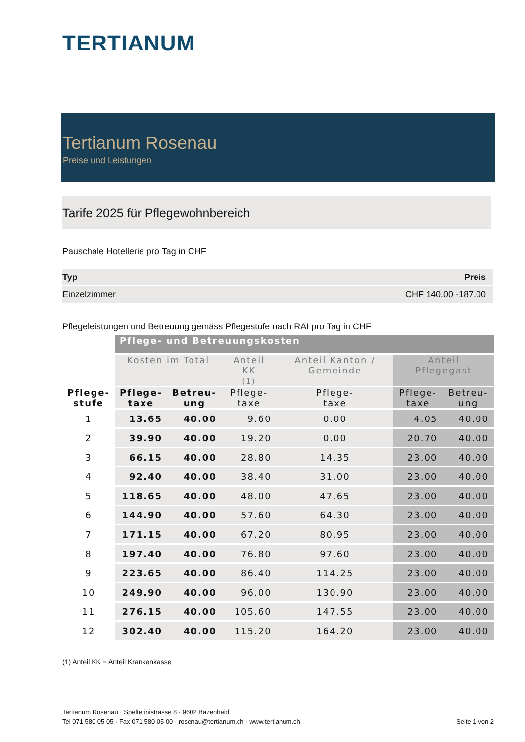TERTIANUM
Tertianum Rosenau
Preise und Leistungen
Tarife 2025 für Pflegewohnbereich
Pauschale Hotellerie pro Tag in CHF
| Typ | Preis |
| --- | --- |
| Einzelzimmer | CHF 140.00 -187.00 |
Pflegeleistungen und Betreuung gemäss Pflegestufe nach RAI pro Tag in CHF
| | Pflege- und Betreuungskosten | | | | | |
| --- | --- | --- | --- | --- | --- | --- |
| | Kosten im Total | | Anteil KK (1) | Anteil Kanton / Gemeinde | Anteil Pflegegast | |
| Pflege- stufe | Pflege- taxe | Betreu- ung | Pflege- taxe | Pflege- taxe | Pflege- taxe | Betreu- ung |
| 1 | 13.65 | 40.00 | 9.60 | 0.00 | 4.05 | 40.00 |
| 2 | 39.90 | 40.00 | 19.20 | 0.00 | 20.70 | 40.00 |
| 3 | 66.15 | 40.00 | 28.80 | 14.35 | 23.00 | 40.00 |
| 4 | 92.40 | 40.00 | 38.40 | 31.00 | 23.00 | 40.00 |
| 5 | 118.65 | 40.00 | 48.00 | 47.65 | 23.00 | 40.00 |
| 6 | 144.90 | 40.00 | 57.60 | 64.30 | 23.00 | 40.00 |
| 7 | 171.15 | 40.00 | 67.20 | 80.95 | 23.00 | 40.00 |
| 8 | 197.40 | 40.00 | 76.80 | 97.60 | 23.00 | 40.00 |
| 9 | 223.65 | 40.00 | 86.40 | 114.25 | 23.00 | 40.00 |
| 10 | 249.90 | 40.00 | 96.00 | 130.90 | 23.00 | 40.00 |
| 11 | 276.15 | 40.00 | 105.60 | 147.55 | 23.00 | 40.00 |
| 12 | 302.40 | 40.00 | 115.20 | 164.20 | 23.00 | 40.00 |
(1) Anteil KK = Anteil Krankenkasse
Tertianum Rosenau · Spelterinistrasse 8 · 9602 Bazenheid
Tel 071 580 05 05 · Fax 071 580 05 00 · rosenau@tertianum.ch · www.tertianum.ch Seite 1 von 2